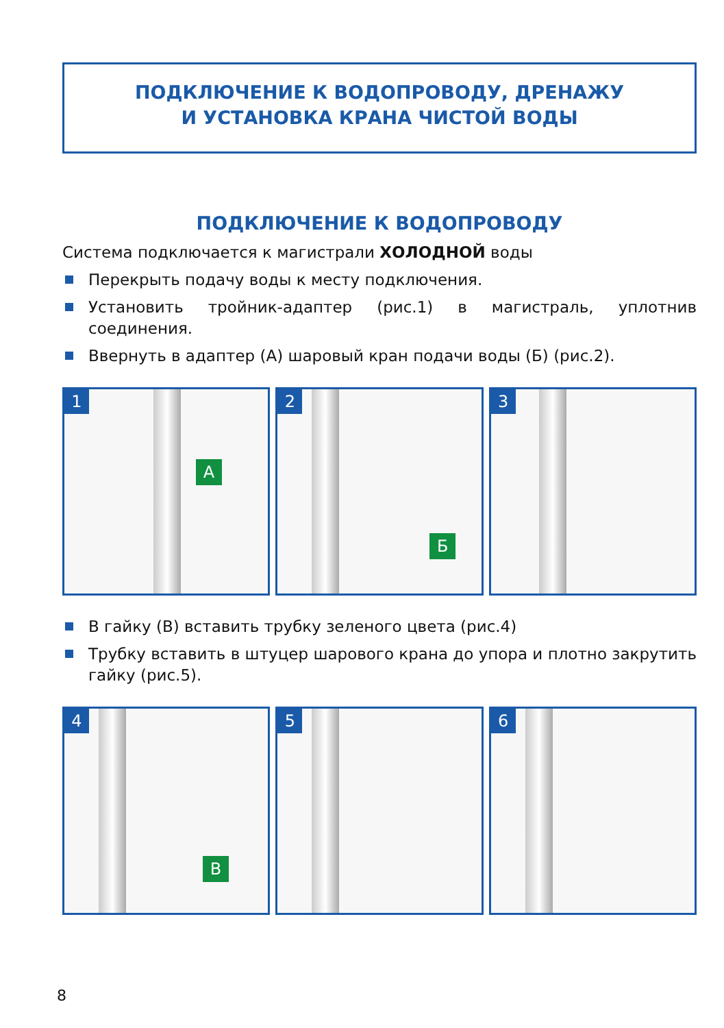ПОДКЛЮЧЕНИЕ К ВОДОПРОВОДУ, ДРЕНАЖУ
И УСТАНОВКА КРАНА ЧИСТОЙ ВОДЫ
ПОДКЛЮЧЕНИЕ К ВОДОПРОВОДУ
Система подключается к магистрали ХОЛОДНОЙ воды
Перекрыть подачу воды к месту подключения.
Установить тройник-адаптер (рис.1) в магистраль, уплотнив соединения.
Ввернуть в адаптер (А) шаровый кран подачи воды (Б) (рис.2).
1
А
2
Б
3
В гайку (В) вставить трубку зеленого цвета (рис.4)
Трубку вставить в штуцер шарового крана до упора и плотно закрутить гайку (рис.5).
4
В
5
6
8